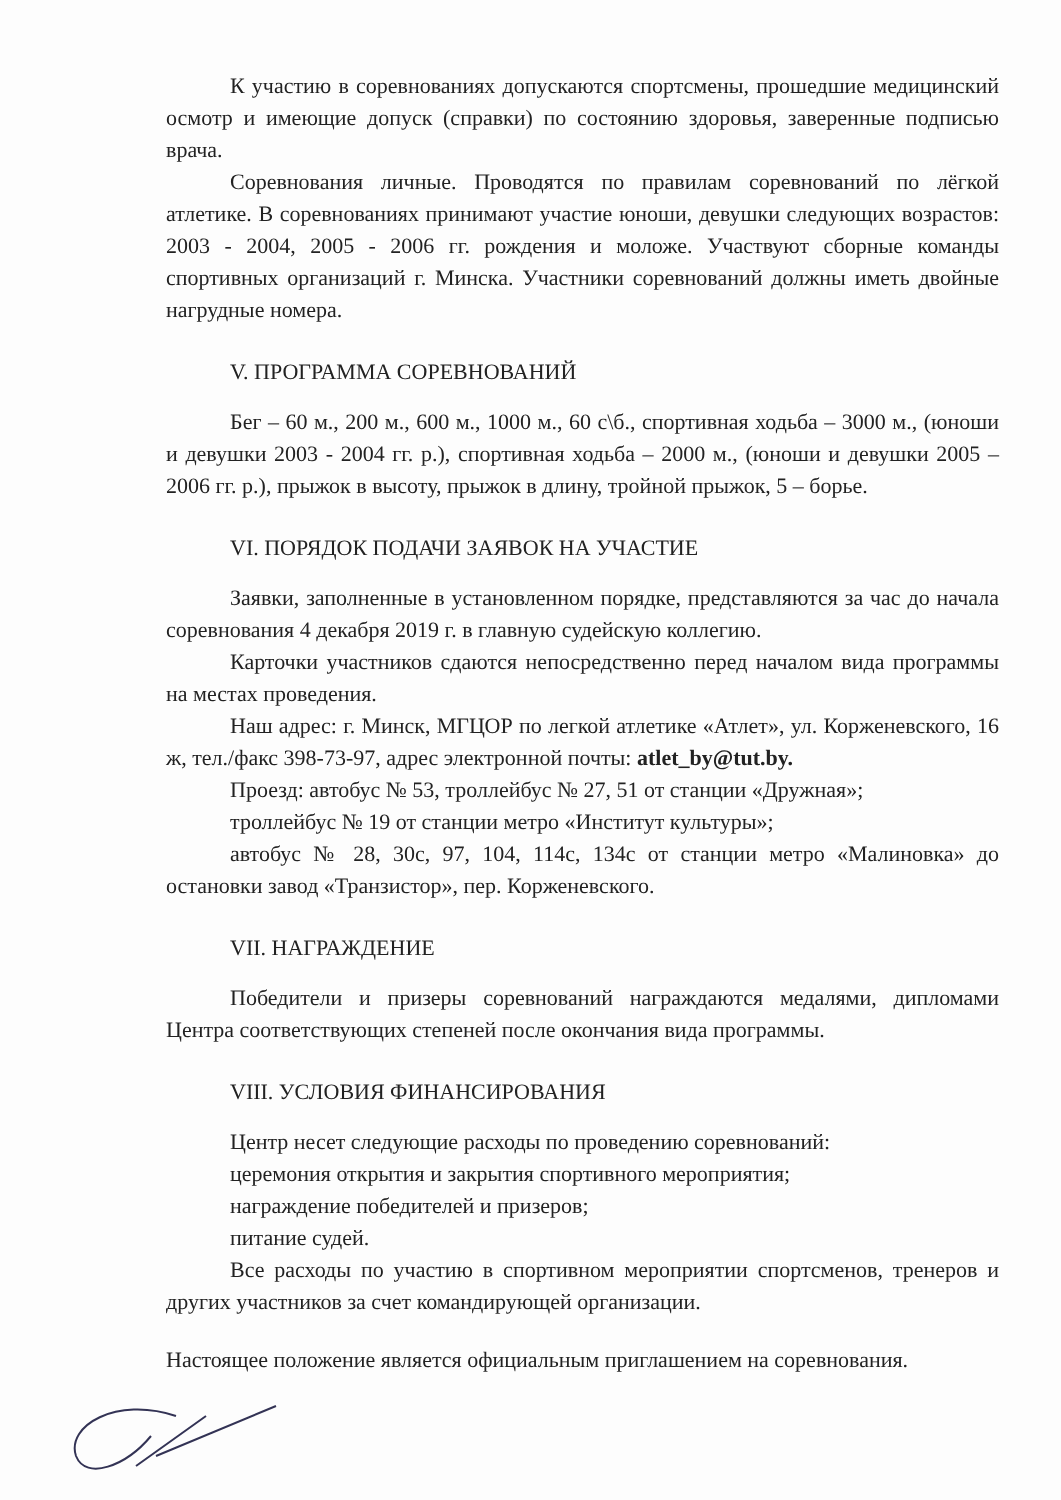К участию в соревнованиях допускаются спортсмены, прошедшие медицинский осмотр и имеющие допуск (справки) по состоянию здоровья, заверенные подписью врача.
Соревнования личные. Проводятся по правилам соревнований по лёгкой атлетике. В соревнованиях принимают участие юноши, девушки следующих возрастов: 2003 - 2004, 2005 - 2006 гг. рождения и моложе. Участвуют сборные команды спортивных организаций г. Минска. Участники соревнований должны иметь двойные нагрудные номера.
V. ПРОГРАММА СОРЕВНОВАНИЙ
Бег – 60 м., 200 м., 600 м., 1000 м., 60 с\б., спортивная ходьба – 3000 м., (юноши и девушки 2003 - 2004 гг. р.), спортивная ходьба – 2000 м., (юноши и девушки 2005 – 2006 гг. р.), прыжок в высоту, прыжок в длину, тройной прыжок, 5 – борье.
VI. ПОРЯДОК ПОДАЧИ ЗАЯВОК НА УЧАСТИЕ
Заявки, заполненные в установленном порядке, представляются за час до начала соревнования 4 декабря 2019 г. в главную судейскую коллегию.
Карточки участников сдаются непосредственно перед началом вида программы на местах проведения.
Наш адрес: г. Минск, МГЦОР по легкой атлетике «Атлет», ул. Корженевского, 16 ж, тел./факс 398-73-97, адрес электронной почты: atlet_by@tut.by.
Проезд: автобус № 53, троллейбус № 27, 51 от станции «Дружная»;
троллейбус № 19 от станции метро «Институт культуры»;
автобус № 28, 30с, 97, 104, 114с, 134с от станции метро «Малиновка» до остановки завод «Транзистор», пер. Корженевского.
VII. НАГРАЖДЕНИЕ
Победители и призеры соревнований награждаются медалями, дипломами Центра соответствующих степеней после окончания вида программы.
VIII. УСЛОВИЯ ФИНАНСИРОВАНИЯ
Центр несет следующие расходы по проведению соревнований:
церемония открытия и закрытия спортивного мероприятия;
награждение победителей и призеров;
питание судей.
Все расходы по участию в спортивном мероприятии спортсменов, тренеров и других участников за счет командирующей организации.
Настоящее положение является официальным приглашением на соревнования.